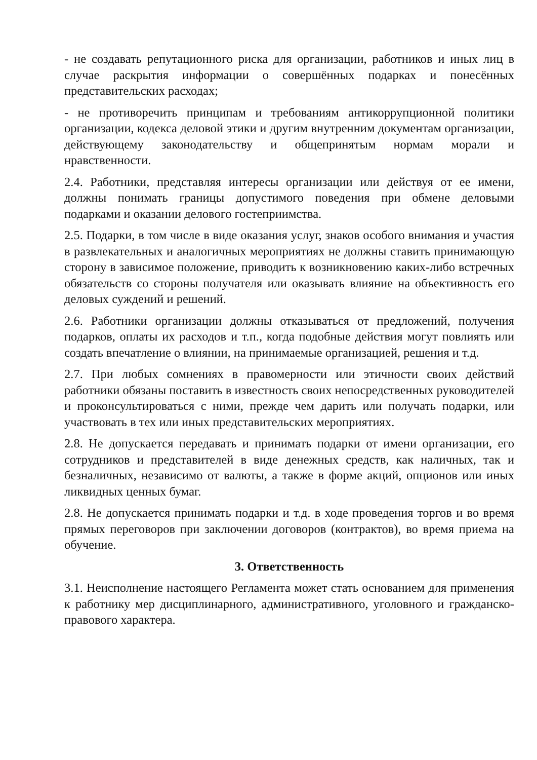- не создавать репутационного риска для организации, работников и иных лиц в случае раскрытия информации о совершённых подарках и понесённых представительских расходах;
- не противоречить принципам и требованиям антикоррупционной политики организации, кодекса деловой этики и другим внутренним документам организации, действующему законодательству и общепринятым нормам морали и нравственности.
2.4. Работники, представляя интересы организации или действуя от ее имени, должны понимать границы допустимого поведения при обмене деловыми подарками и оказании делового гостеприимства.
2.5. Подарки, в том числе в виде оказания услуг, знаков особого внимания и участия в развлекательных и аналогичных мероприятиях не должны ставить принимающую сторону в зависимое положение, приводить к возникновению каких-либо встречных обязательств со стороны получателя или оказывать влияние на объективность его деловых суждений и решений.
2.6. Работники организации должны отказываться от предложений, получения подарков, оплаты их расходов и т.п., когда подобные действия могут повлиять или создать впечатление о влиянии, на принимаемые организацией, решения и т.д.
2.7. При любых сомнениях в правомерности или этичности своих действий работники обязаны поставить в известность своих непосредственных руководителей и проконсультироваться с ними, прежде чем дарить или получать подарки, или участвовать в тех или иных представительских мероприятиях.
2.8. Не допускается передавать и принимать подарки от имени организации, его сотрудников и представителей в виде денежных средств, как наличных, так и безналичных, независимо от валюты, а также в форме акций, опционов или иных ликвидных ценных бумаг.
2.8. Не допускается принимать подарки и т.д. в ходе проведения торгов и во время прямых переговоров при заключении договоров (контрактов), во время приема на обучение.
3. Ответственность
3.1. Неисполнение настоящего Регламента может стать основанием для применения к работнику мер дисциплинарного, административного, уголовного и гражданско-правового характера.